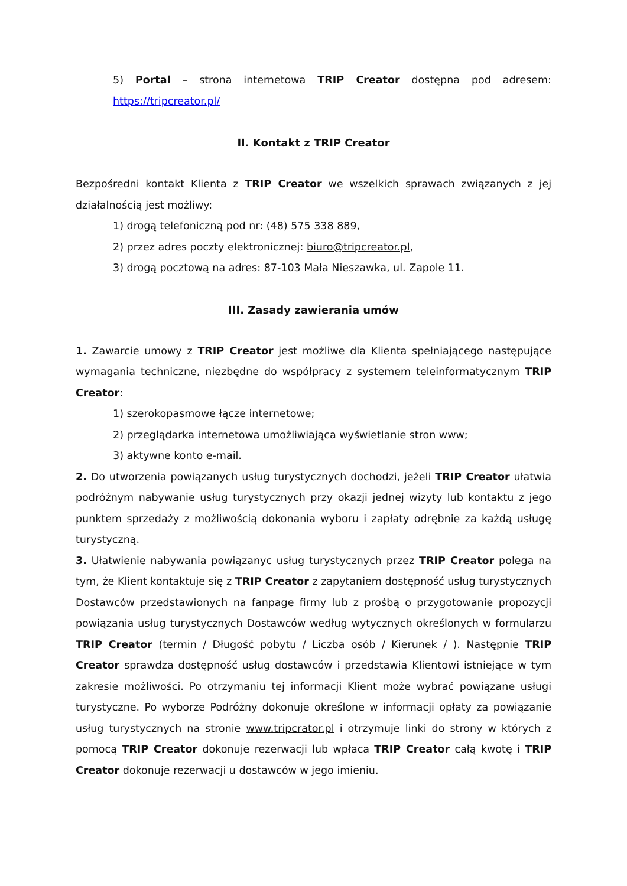5) Portal – strona internetowa TRIP Creator dostępna pod adresem: https://tripcreator.pl/
II. Kontakt z TRIP Creator
Bezpośredni kontakt Klienta z TRIP Creator we wszelkich sprawach związanych z jej działalnością jest możliwy:
1) drogą telefoniczną pod nr: (48) 575 338 889,
2) przez adres poczty elektronicznej: biuro@tripcreator.pl,
3) drogą pocztową na adres: 87-103 Mała Nieszawka, ul. Zapole 11.
III. Zasady zawierania umów
1. Zawarcie umowy z TRIP Creator jest możliwe dla Klienta spełniającego następujące wymagania techniczne, niezbędne do współpracy z systemem teleinformatycznym TRIP Creator:
1) szerokopasmowe łącze internetowe;
2) przeglądarka internetowa umożliwiająca wyświetlanie stron www;
3) aktywne konto e-mail.
2. Do utworzenia powiązanych usług turystycznych dochodzi, jeżeli TRIP Creator ułatwia podróżnym nabywanie usług turystycznych przy okazji jednej wizyty lub kontaktu z jego punktem sprzedaży z możliwością dokonania wyboru i zapłaty odrębnie za każdą usługę turystyczną.
3. Ułatwienie nabywania powiązanyc usług turystycznych przez TRIP Creator polega na tym, że Klient kontaktuje się z TRIP Creator z zapytaniem dostępność usług turystycznych Dostawców przedstawionych na fanpage firmy lub z prośbą o przygotowanie propozycji powiązania usług turystycznych Dostawców według wytycznych określonych w formularzu TRIP Creator (termin / Długość pobytu / Liczba osób / Kierunek / ). Następnie TRIP Creator sprawdza dostępność usług dostawców i przedstawia Klientowi istniejące w tym zakresie możliwości. Po otrzymaniu tej informacji Klient może wybrać powiązane usługi turystyczne. Po wyborze Podróżny dokonuje określone w informacji opłaty za powiązanie usług turystycznych na stronie www.tripcrator.pl i otrzymuje linki do strony w których z pomocą TRIP Creator dokonuje rezerwacji lub wpłaca TRIP Creator całą kwotę i TRIP Creator dokonuje rezerwacji u dostawców w jego imieniu.